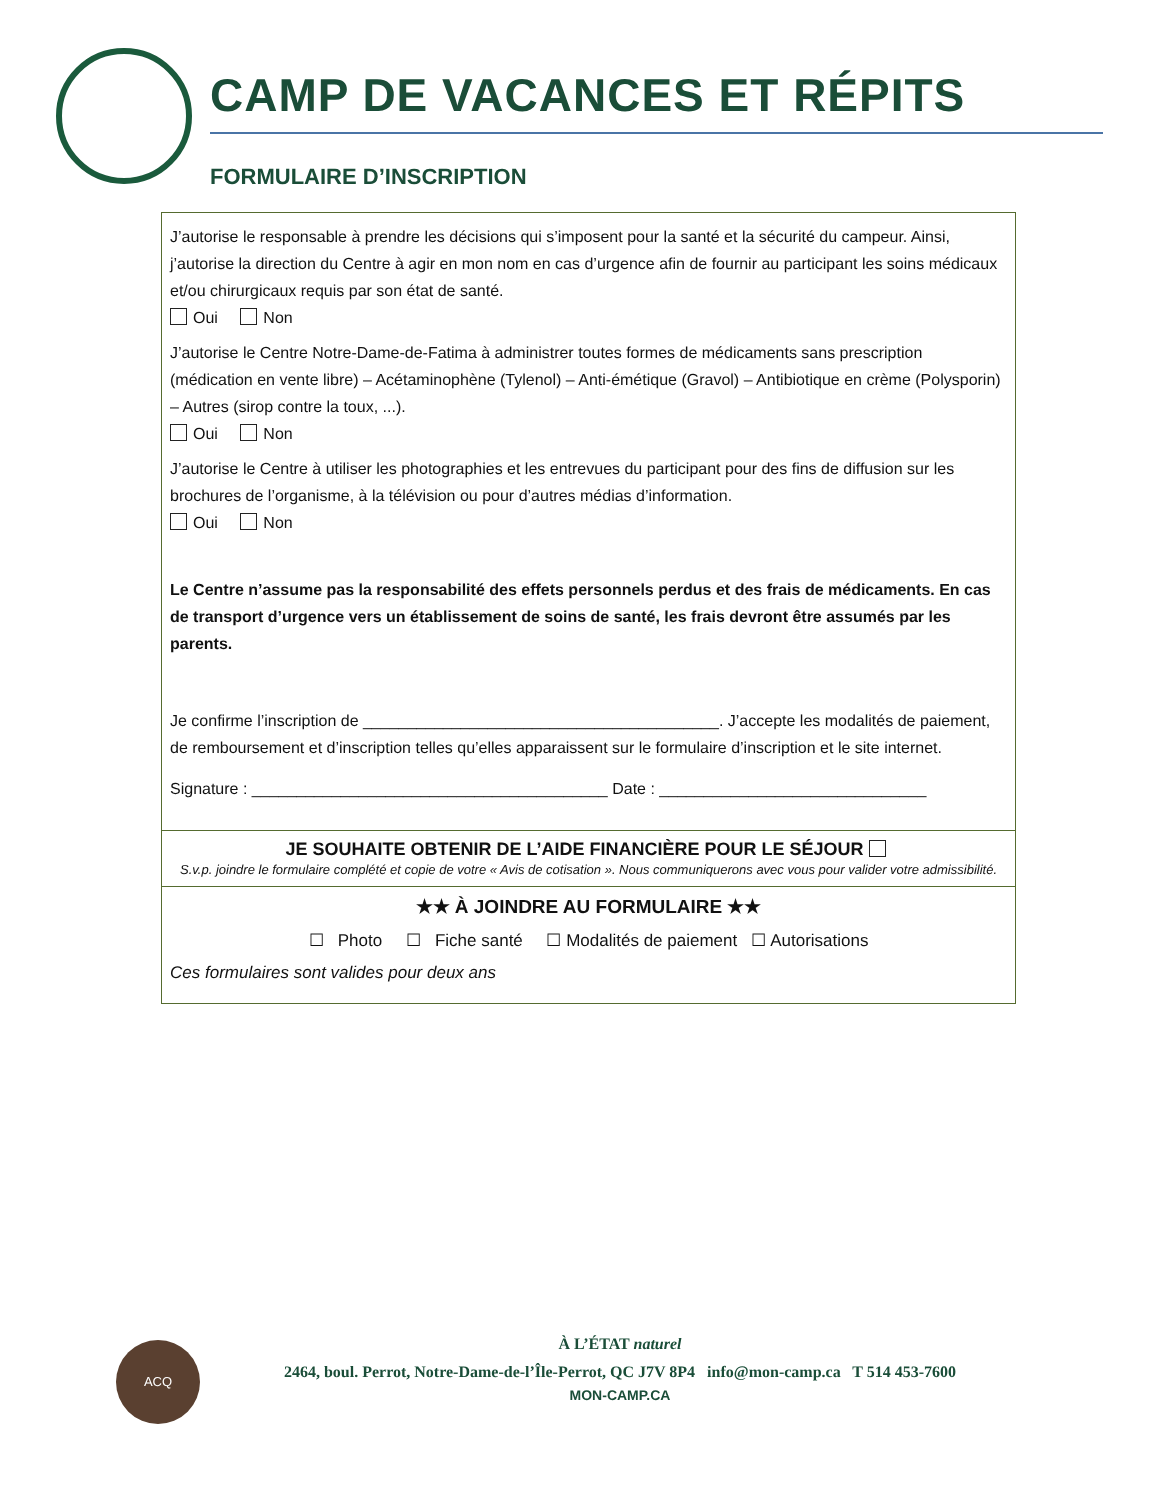CAMP DE VACANCES ET RÉPITS
FORMULAIRE D’INSCRIPTION
J’autorise le responsable à prendre les décisions qui s’imposent pour la santé et la sécurité du campeur. Ainsi, j’autorise la direction du Centre à agir en mon nom en cas d’urgence afin de fournir au participant les soins médicaux et/ou chirurgicaux requis par son état de santé.
Oui Non
J’autorise le Centre Notre-Dame-de-Fatima à administrer toutes formes de médicaments sans prescription (médication en vente libre) – Acétaminophène (Tylenol) – Anti-émétique (Gravol) – Antibiotique en crème (Polysporin) – Autres (sirop contre la toux, ...).
Oui Non
J’autorise le Centre à utiliser les photographies et les entrevues du participant pour des fins de diffusion sur les brochures de l’organisme, à la télévision ou pour d’autres médias d’information.
Oui Non
Le Centre n’assume pas la responsabilité des effets personnels perdus et des frais de médicaments. En cas de transport d’urgence vers un établissement de soins de santé, les frais devront être assumés par les parents.
Je confirme l’inscription de ________________________________________. J’accepte les modalités de paiement, de remboursement et d’inscription telles qu’elles apparaissent sur le formulaire d’inscription et le site internet.
Signature : ________________________________________ Date : ______________________________
JE SOUHAITE OBTENIR DE L’AIDE FINANCIÈRE POUR LE SÉJOUR
S.v.p. joindre le formulaire complété et copie de votre « Avis de cotisation ». Nous communiquerons avec vous pour valider votre admissibilité.
★★ À JOINDRE AU FORMULAIRE ★★
☐ Photo ☐ Fiche santé ☐ Modalités de paiement ☐ Autorisations
Ces formulaires sont valides pour deux ans
ACQ
À L’ÉTAT naturel
2464, boul. Perrot, Notre-Dame-de-l’Île-Perrot, QC J7V 8P4 info@mon-camp.ca T 514 453-7600
MON-CAMP.CA